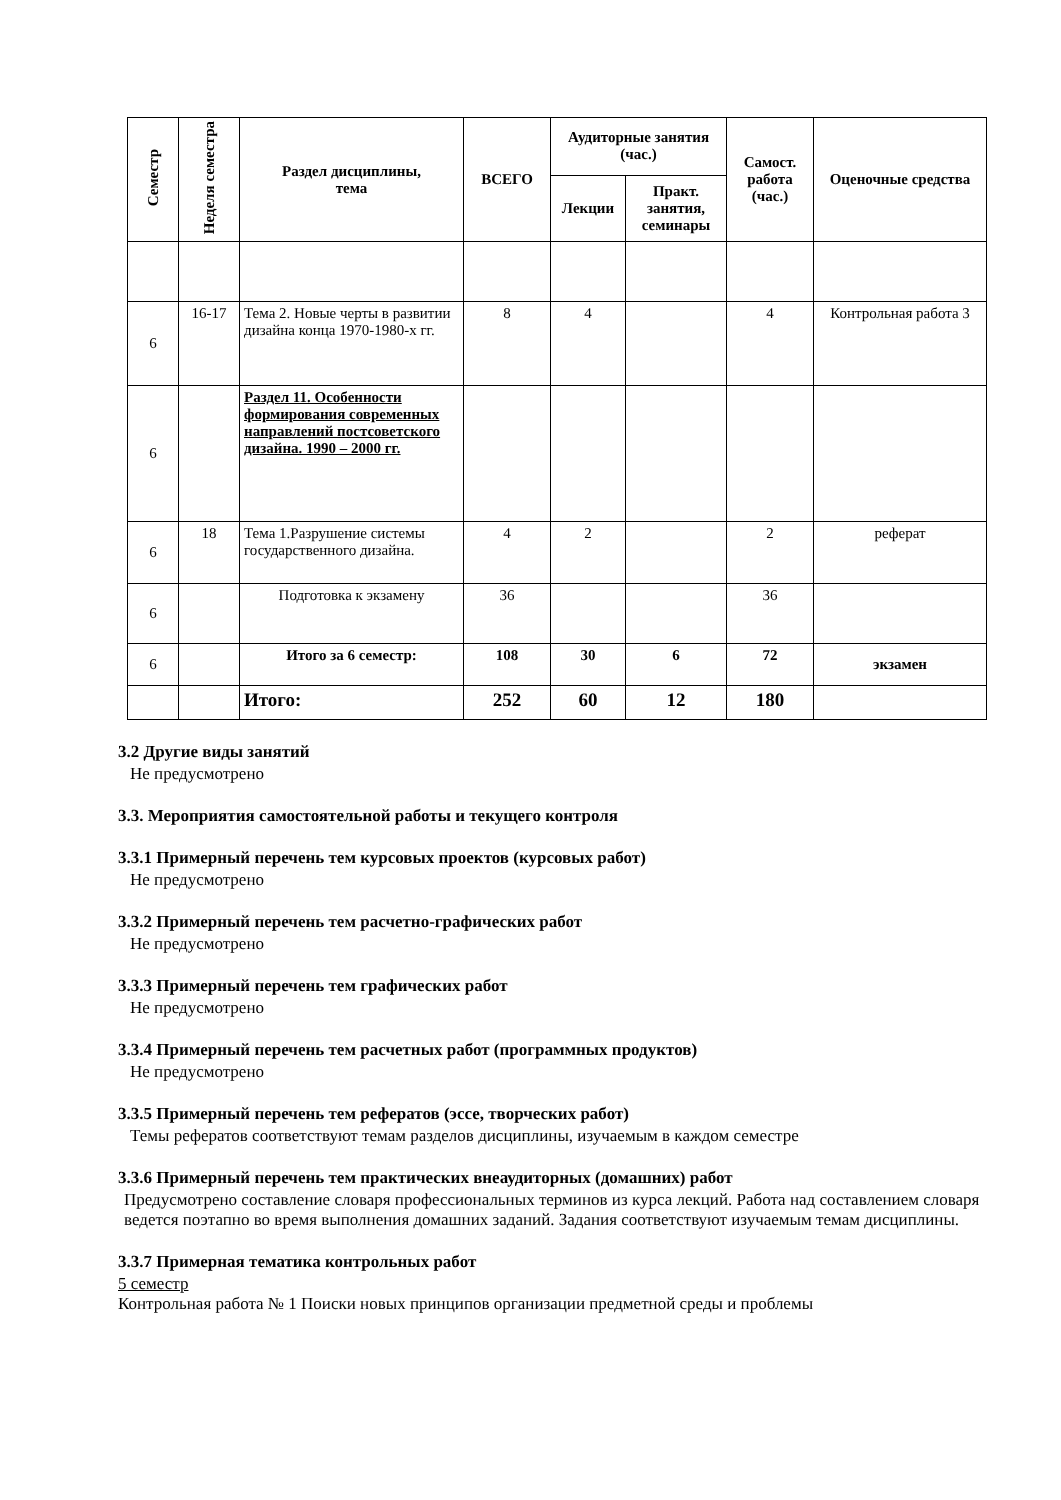| Семестр | Неделя семестра | Раздел дисциплины, тема | ВСЕГО | Аудиторные занятия (час.) | | Самост. работа (час.) | Оценочные средства |
| --- | --- | --- | --- | --- | --- | --- | --- |
| | | | | Лекции | Практ. занятия, семинары | | |
| 6 | 16-17 | Тема 2. Новые черты в развитии дизайна конца 1970-1980-х гг. | 8 | 4 | | 4 | Контрольная работа 3 |
| 6 | | Раздел 11. Особенности формирования современных направлений постсоветского дизайна. 1990 – 2000 гг. | | | | | |
| 6 | 18 | Тема 1.Разрушение системы государственного дизайна. | 4 | 2 | | 2 | реферат |
| 6 | | Подготовка к экзамену | 36 | | | 36 | |
| 6 | | Итого за 6 семестр: | 108 | 30 | 6 | 72 | экзамен |
| | | Итого: | 252 | 60 | 12 | 180 | |
3.2 Другие виды занятий
Не предусмотрено
3.3. Мероприятия самостоятельной работы и текущего контроля
3.3.1 Примерный перечень тем курсовых проектов (курсовых работ)
Не предусмотрено
3.3.2 Примерный перечень тем расчетно-графических работ
Не предусмотрено
3.3.3 Примерный перечень тем графических работ
Не предусмотрено
3.3.4 Примерный перечень тем расчетных работ (программных продуктов)
Не предусмотрено
3.3.5 Примерный перечень тем рефератов (эссе, творческих работ)
Темы рефератов соответствуют темам разделов дисциплины, изучаемым в каждом семестре
3.3.6 Примерный перечень тем практических внеаудиторных (домашних) работ
Предусмотрено составление словаря профессиональных терминов из курса лекций. Работа над составлением словаря ведется поэтапно во время выполнения домашних заданий. Задания соответствуют изучаемым темам дисциплины.
3.3.7 Примерная тематика контрольных работ
5 семестр
Контрольная работа № 1 Поиски новых принципов организации предметной среды и проблемы